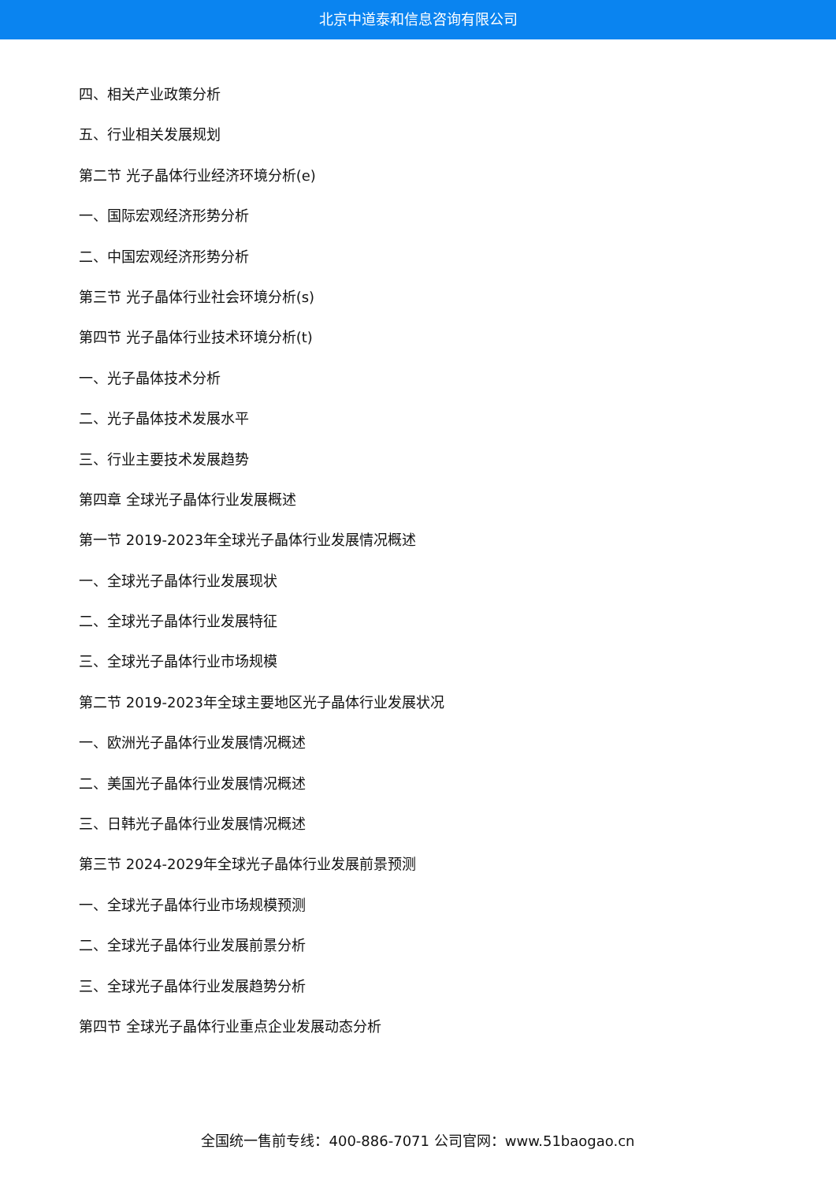北京中道泰和信息咨询有限公司
四、相关产业政策分析
五、行业相关发展规划
第二节 光子晶体行业经济环境分析(e)
一、国际宏观经济形势分析
二、中国宏观经济形势分析
第三节 光子晶体行业社会环境分析(s)
第四节 光子晶体行业技术环境分析(t)
一、光子晶体技术分析
二、光子晶体技术发展水平
三、行业主要技术发展趋势
第四章 全球光子晶体行业发展概述
第一节 2019-2023年全球光子晶体行业发展情况概述
一、全球光子晶体行业发展现状
二、全球光子晶体行业发展特征
三、全球光子晶体行业市场规模
第二节 2019-2023年全球主要地区光子晶体行业发展状况
一、欧洲光子晶体行业发展情况概述
二、美国光子晶体行业发展情况概述
三、日韩光子晶体行业发展情况概述
第三节 2024-2029年全球光子晶体行业发展前景预测
一、全球光子晶体行业市场规模预测
二、全球光子晶体行业发展前景分析
三、全球光子晶体行业发展趋势分析
第四节 全球光子晶体行业重点企业发展动态分析
全国统一售前专线：400-886-7071 公司官网：www.51baogao.cn